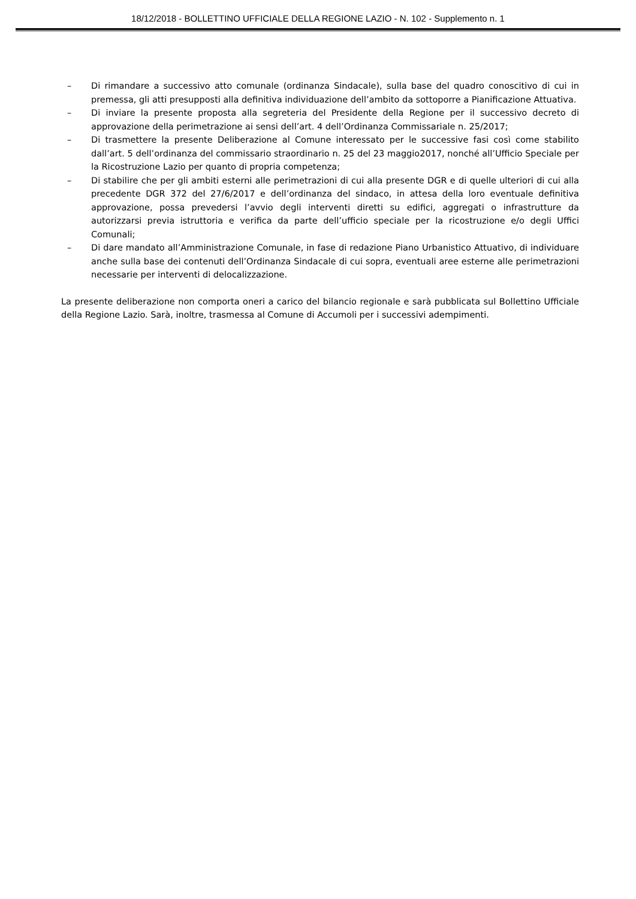18/12/2018 - BOLLETTINO UFFICIALE DELLA REGIONE LAZIO - N. 102 - Supplemento n. 1
– Di rimandare a successivo atto comunale (ordinanza Sindacale), sulla base del quadro conoscitivo di cui in premessa, gli atti presupposti alla definitiva individuazione dell’ambito da sottoporre a Pianificazione Attuativa.
– Di inviare la presente proposta alla segreteria del Presidente della Regione per il successivo decreto di approvazione della perimetrazione ai sensi dell’art. 4 dell’Ordinanza Commissariale n. 25/2017;
– Di trasmettere la presente Deliberazione al Comune interessato per le successive fasi così come stabilito dall’art. 5 dell’ordinanza del commissario straordinario n. 25 del 23 maggio2017, nonché all’Ufficio Speciale per la Ricostruzione Lazio per quanto di propria competenza;
– Di stabilire che per gli ambiti esterni alle perimetrazioni di cui alla presente DGR e di quelle ulteriori di cui alla precedente DGR 372 del 27/6/2017 e dell’ordinanza del sindaco, in attesa della loro eventuale definitiva approvazione, possa prevedersi l’avvio degli interventi diretti su edifici, aggregati o infrastrutture da autorizzarsi previa istruttoria e verifica da parte dell’ufficio speciale per la ricostruzione e/o degli Uffici Comunali;
– Di dare mandato all’Amministrazione Comunale, in fase di redazione Piano Urbanistico Attuativo, di individuare anche sulla base dei contenuti dell’Ordinanza Sindacale di cui sopra, eventuali aree esterne alle perimetrazioni necessarie per interventi di delocalizzazione.
La presente deliberazione non comporta oneri a carico del bilancio regionale e sarà pubblicata sul Bollettino Ufficiale della Regione Lazio. Sarà, inoltre, trasmessa al Comune di Accumoli per i successivi adempimenti.